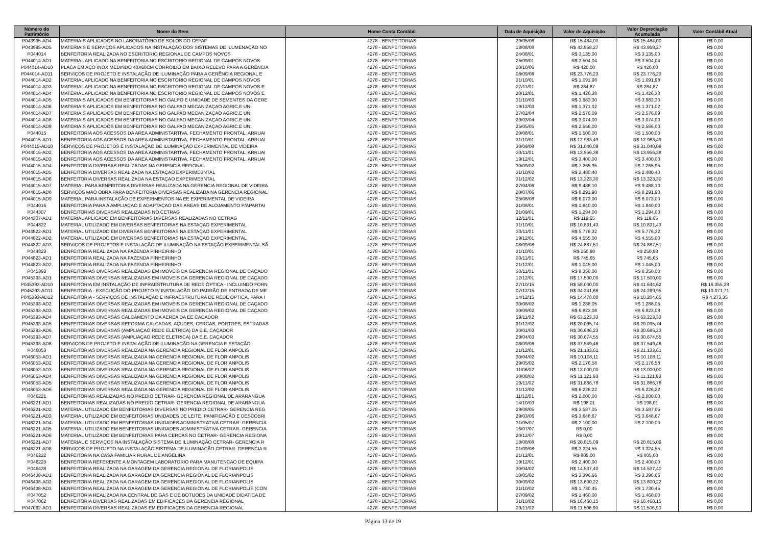| Número do Patrimônio | Nome do Bem | Nome Conta Contábil | Data de Aquisição | Valor de Aquisição | Valor Depreciação Acumulada | Valor Contábil Atual |
| --- | --- | --- | --- | --- | --- | --- |
| P043995-AD4 | MATERIAIS APLICADOS NO LABORATÓRIO DE SOLOS DO CEPAF | 4278 - BENFEITORIAS | 29/05/06 | R$ 15.484,00 | R$ 15.484,00 | R$ 0,00 |
| P043995-AD5 | MATERIAIS E SERVIÇOS APLICADOS NA INSTALAÇÃO DOS SISTEMAS DE ILUMENAÇÃO NO | 4278 - BENFEITORIAS | 18/08/08 | R$ 43.958,27 | R$ 43.958,27 | R$ 0,00 |
| P044014 | BENFEITORIA REALIZADA NO ESCRITORIO REGIONAL DE CAMPOS NOVOS | 4278 - BENFEITORIAS | 24/08/01 | R$ 3.135,00 | R$ 3.135,00 | R$ 0,00 |
| P044014-AD1 | MATERIAL APLICADO NA BENFEITORIA NO ESCRITORIO REGIONAL DE CAMPOS NOVOS | 4278 - BENFEITORIAS | 25/09/01 | R$ 3.504,04 | R$ 3.504,04 | R$ 0,00 |
| P044014-AD10 | PLACA EM AÇO INOX MEDINDO 40X60CM CORROIDO EM BAIXO RELEVO PARA A GERÊNCIA | 4278 - BENFEITORIAS | 20/10/06 | R$ 420,00 | R$ 420,00 | R$ 0,00 |
| P044014-AD11 | SERVIÇOS DE PROJETO E INSTALAÇÃO DE ILUMINAÇÃO PARA A GERÊNCIA REGIONAL E | 4278 - BENFEITORIAS | 08/09/08 | R$ 23.776,23 | R$ 23.776,23 | R$ 0,00 |
| P044014-AD2 | MATERIAL APLICADO NA BENFEITORIA NO ESCRITORIO REGIONAL DE CAMPOS NOVOS | 4278 - BENFEITORIAS | 31/10/01 | R$ 1.091,98 | R$ 1.091,98 | R$ 0,00 |
| P044014-AD3 | MATERIAL APLICADO NA BENFEITORIA NO ESCRITORIO REGIONAL DE CAMPOS NOVOS E | 4278 - BENFEITORIAS | 27/11/01 | R$ 284,87 | R$ 284,87 | R$ 0,00 |
| P044014-AD4 | MATERIAL APLICADO NA BENFEITORIA NO ESCRITORIO REGIONAL DE CAMPOS NOVOS E | 4278 - BENFEITORIAS | 20/12/01 | R$ 1.426,38 | R$ 1.426,38 | R$ 0,00 |
| P044014-AD5 | MATERIAIS APLICADOS EM BENFEITORIAS NO GALPO E UNIDADE DE SEMENTES DA GERE | 4278 - BENFEITORIAS | 31/10/03 | R$ 3.983,30 | R$ 3.983,30 | R$ 0,00 |
| P044014-AD6 | MATERIAIS APLICADOS EM BENFEITORIAS NO GALPAO MECANIZAÇAO AGRIC.E UNI | 4278 - BENFEITORIAS | 19/12/03 | R$ 1.371,02 | R$ 1.371,02 | R$ 0,00 |
| P044014-AD7 | MATERIAIS APLICADOS EM BENFEITORIAS NO GALPAO MECANIZAÇAO AGRIC.E UNI | 4278 - BENFEITORIAS | 27/02/04 | R$ 2.576,09 | R$ 2.576,09 | R$ 0,00 |
| P044014-AD8 | MATERIAIS APLICADOS EM BENFEITORIAS NO GALPAO MECANIZAÇAO AGRIC.E UNI | 4278 - BENFEITORIAS | 29/03/04 | R$ 3.074,00 | R$ 3.074,00 | R$ 0,00 |
| P044014-AD9 | MATERIAIS APLICADOS EM BENFEITORIAS NO GALPAO MECANIZAÇAO AGRIC.E UNI | 4278 - BENFEITORIAS | 25/05/05 | R$ 2.566,00 | R$ 2.566,00 | R$ 0,00 |
| P044015 | BENFEITORIA AOS ACESSOS DA AREA ADMINISTARTIVA, FECHAMENTO FRONTAL, ARRUAI | 4278 - BENFEITORIAS | 20/08/01 | R$ 1.500,00 | R$ 1.500,00 | R$ 0,00 |
| P044015-AD1 | BENFEITORIA AOS ACESSOS DA AREA ADMINISTARTIVA, FECHAMENTO FRONTAL, ARRUAI | 4278 - BENFEITORIAS | 31/10/01 | R$ 12.983,49 | R$ 12.983,49 | R$ 0,00 |
| P044015-AD10 | SERVIÇOS DE PROJETOS E INSTALAÇÃO DE ILUMINAÇÃO EXPERIMENTAL DE VIDEIRA | 4278 - BENFEITORIAS | 30/09/08 | R$ 31.040,09 | R$ 31.040,09 | R$ 0,00 |
| P044015-AD2 | BENFEITORIA AOS ACESSOS DA AREA ADMINISTARTIVA, FECHAMENTO FRONTAL, ARRUAI | 4278 - BENFEITORIAS | 30/11/01 | R$ 13.956,38 | R$ 13.956,38 | R$ 0,00 |
| P044015-AD3 | BENFEITORIA AOS ACESSOS DA AREA ADMINISTARTIVA, FECHAMENTO FRONTAL, ARRUAI | 4278 - BENFEITORIAS | 19/12/01 | R$ 3.400,00 | R$ 3.400,00 | R$ 0,00 |
| P044015-AD4 | BENFEITORIA DIVERSAS REALIZADAS NA GERENCIA REFIONAL | 4278 - BENFEITORIAS | 30/09/02 | R$ 7.265,95 | R$ 7.265,95 | R$ 0,00 |
| P044015-AD5 | BENFEITORIA DIVERSAS REALIZADA NA ESTAÇAO EXPERIMEBNTAL | 4278 - BENFEITORIAS | 31/10/02 | R$ 2.480,40 | R$ 2.480,40 | R$ 0,00 |
| P044015-AD6 | BENFEITORIA DIVERSAS REALIZADA NA ESTAÇAO EXPERIMEBNTAL | 4278 - BENFEITORIAS | 31/12/02 | R$ 13.323,30 | R$ 13.323,30 | R$ 0,00 |
| P044015-AD7 | MATERIAL PARA BENFEITORIA DIVERSAS REALIZADA NA GERENCIA REGIONAL DE VIDEIRA | 4278 - BENFEITORIAS | 27/04/06 | R$ 9.488,10 | R$ 9.488,10 | R$ 0,00 |
| P044015-AD8 | SERVIÇOS MAO OBRA PARA BENFEITORIA DIVERSAS REALIZADA NA GERENCIA REGIONAL | 4278 - BENFEITORIAS | 20/07/06 | R$ 8.291,90 | R$ 8.291,90 | R$ 0,00 |
| P044015-AD9 | MATERIAL PARA INSTALAÇÃO DE EXPERIMENTOS NA EE EXPERIMENTAL DE VIDEIRA | 4278 - BENFEITORIAS | 25/08/08 | R$ 6.073,00 | R$ 6.073,00 | R$ 0,00 |
| P044016 | BENFEITORIA PARA A AMPLIAÇAO E ADAPTAÇAO DAS AREAS DE ALOJAMENTO P/APARTAI | 4278 - BENFEITORIAS | 31/08/01 | R$ 1.840,00 | R$ 1.840,00 | R$ 0,00 |
| P044307 | BENFEITORIAS DIVERSAS REALIZADAS NO CETRAG | 4278 - BENFEITORIAS | 21/09/01 | R$ 1.294,00 | R$ 1.294,00 | R$ 0,00 |
| P044307-AD1 | MATERIAL APLICADO EM BENFEITORIAS DIVERSAS REALIZADAS NO CETRAG | 4278 - BENFEITORIAS | 12/11/01 | R$ 119,65 | R$ 119,65 | R$ 0,00 |
| P044822 | MATERIAL UTILIZADO EM DIVERSAS BENFEITORIAS NA ESTAÇAO EXPERIMENTAL | 4278 - BENFEITORIAS | 31/10/01 | R$ 10.831,43 | R$ 10.831,43 | R$ 0,00 |
| P044822-AD1 | MATERIAL UTILIZADO EM DIVERSAS BENFEITORIAS NA ESTAÇAO EXPERIMENTAL | 4278 - BENFEITORIAS | 30/11/01 | R$ 5.776,32 | R$ 5.776,32 | R$ 0,00 |
| P044822-AD2 | MATERIAL UTILIZADO EM DIVERSAS BENFEITORIAS NA ESTAÇAO EXPERIMENTAL | 4278 - BENFEITORIAS | 19/12/01 | R$ 4.555,00 | R$ 4.555,00 | R$ 0,00 |
| P044822-AD3 | SERVIÇOS DE PROJETOS E INSTALAÇÃO DE ILUMINAÇÃO NA ESTAÇÃO EXPERIMENTAL SÃ | 4278 - BENFEITORIAS | 08/09/08 | R$ 24.887,51 | R$ 24.887,51 | R$ 0,00 |
| P044823 | BENFEITORIA REALIZADA NA FAZENDA PINHEIRINHO | 4278 - BENFEITORIAS | 31/10/01 | R$ 250,98 | R$ 250,98 | R$ 0,00 |
| P044823-AD1 | BENFEITORIA REALIZADA NA FAZENDA PINHEIRINHO | 4278 - BENFEITORIAS | 30/11/01 | R$ 745,65 | R$ 745,65 | R$ 0,00 |
| P044823-AD2 | BENFEITORIA REALIZADA NA FAZENDA PINHEIRINHO | 4278 - BENFEITORIAS | 21/12/01 | R$ 1.045,00 | R$ 1.045,00 | R$ 0,00 |
| P045393 | BENFEITORIAS DIVERSAS REALIZADAS EM IMOVEIS DA GERENCIA REGIONAL DE CAÇADO | 4278 - BENFEITORIAS | 30/11/01 | R$ 8.350,00 | R$ 8.350,00 | R$ 0,00 |
| P045393-AD1 | BENFEITORIAS DIVERSAS REALIZADAS EM IMOVEIS DA GERENCIA REGIONAL DE CAÇADO | 4278 - BENFEITORIAS | 12/12/01 | R$ 17.500,00 | R$ 17.500,00 | R$ 0,00 |
| P045393-AD10 | BENFEITORIA EM INSTALAÇÃO DE INFRAESTRUTURA DE REDE ÓPTICA - INCLUINDO FORN | 4278 - BENFEITORIAS | 27/10/15 | R$ 58.000,00 | R$ 41.644,62 | R$ 16.355,38 |
| P045393-AD11 | BENFEITORIA - EXECUÇÃO DO PROJETO P/ INSTALAÇÃO DO PADRÃO DE ENTRADA DE ME | 4278 - BENFEITORIAS | 07/12/15 | R$ 34.341,66 | R$ 24.269,95 | R$ 10.071,71 |
| P045393-AD12 | BENFEITORIA - SERVIÇOS DE INSTALAÇÃO E INFRAESTRUTURA DE REDE ÓPTICA, PARA I | 4278 - BENFEITORIAS | 14/12/15 | R$ 14.478,00 | R$ 10.204,65 | R$ 4.273,35 |
| P045393-AD2 | BENFEITORIAS DIVERSAS REALIZADAS EM IMOVEIS DA GERENCIA REGIONAL DE CAÇADO | 4278 - BENFEITORIAS | 30/08/02 | R$ 1.288,05 | R$ 1.288,05 | R$ 0,00 |
| P045393-AD3 | BENFEITORIAS DIVERSAS REALIZADAS EM IMOVEIS DA GERENCIA REGIONAL DE CAÇADO | 4278 - BENFEITORIAS | 30/09/02 | R$ 6.823,08 | R$ 6.823,08 | R$ 0,00 |
| P045393-AD4 | BENFEITORIAS DIVERSAS CALCAMENTO DA AEREA DA EE CACADOR | 4278 - BENFEITORIAS | 29/11/02 | R$ 63.223,33 | R$ 63.223,33 | R$ 0,00 |
| P045393-AD5 | BENFEITORIAS DIVERSAS REFORMA CALÇADAS, AÇUDES, CERCAS, PORTOES, ESTRADAS | 4278 - BENFEITORIAS | 31/12/02 | R$ 20.095,74 | R$ 20.095,74 | R$ 0,00 |
| P045393-AD6 | BENFEITORIAS DIVERSAS (AMPLIAÇAO REDE ELETRICA) DA E.E. CAÇADOR | 4278 - BENFEITORIAS | 30/01/03 | R$ 30.686,23 | R$ 30.686,23 | R$ 0,00 |
| P045393-AD7 | BENFEITORIAS DIVERSAS (AMPLIAÇAO REDE ELETRICA) DA E.E. CAÇADOR | 4278 - BENFEITORIAS | 29/04/03 | R$ 30.674,55 | R$ 30.674,55 | R$ 0,00 |
| P045393-AD8 | SERVIÇOS DE PROJETO E INSTALAÇÃO DE ILUMINAÇÃO NA GERENCIA E ESTAÇÃO | 4278 - BENFEITORIAS | 08/09/08 | R$ 37.549,46 | R$ 37.549,46 | R$ 0,00 |
| P046053 | BENFEITORIAS DIVERSAS REALIZADA NA GERENCIA REGIONAL DE FLORIANPOLIS | 4278 - BENFEITORIAS | 21/12/01 | R$ 21.133,61 | R$ 21.133,61 | R$ 0,00 |
| P046053-AD1 | BENFEITORIAS DIVERSAS REALIZADA NA GERENCIA REGIONAL DE FLORIANPOLIS | 4278 - BENFEITORIAS | 30/04/02 | R$ 10.108,11 | R$ 10.108,11 | R$ 0,00 |
| P046053-AD2 | BENFEITORIAS DIVERSAS REALIZADA NA GERENCIA REGIONAL DE FLORIANPOLIS | 4278 - BENFEITORIAS | 29/05/02 | R$ 2.176,58 | R$ 2.176,58 | R$ 0,00 |
| P046053-AD3 | BENFEITORIAS DIVERSAS REALIZADA NA GERENCIA REGIONAL DE FLORIANPOLIS | 4278 - BENFEITORIAS | 11/06/02 | R$ 13.000,00 | R$ 13.000,00 | R$ 0,00 |
| P046053-AD4 | BENFEITORIAS DIVERSAS REALIZADA NA GERENCIA REGIONAL DE FLORIANPOLIS | 4278 - BENFEITORIAS | 30/08/02 | R$ 11.121,93 | R$ 11.121,93 | R$ 0,00 |
| P046053-AD5 | BENFEITORIAS DIVERSAS REALIZADA NA GERENCIA REGIONAL DE FLORIANPOLIS | 4278 - BENFEITORIAS | 29/11/02 | R$ 31.886,78 | R$ 31.886,78 | R$ 0,00 |
| P046053-AD6 | BENFEITORIAS DIVERSAS REALIZADA NA GERENCIA REGIONAL DE FLORIANPOLIS | 4278 - BENFEITORIAS | 31/12/02 | R$ 6.226,22 | R$ 6.226,22 | R$ 0,00 |
| P046221 | BENFEITORIAS REALIZADAS NO PREDIO CETRAR- GERENCIA REGIONAL DE ARARANGUA | 4278 - BENFEITORIAS | 11/12/01 | R$ 2.000,00 | R$ 2.000,00 | R$ 0,00 |
| P046221-AD1 | BENFEITORIAS REALIZADAS NO PREDIO CETRAR- GERENCIA REGIONAL DE ARARANGUA | 4278 - BENFEITORIAS | 14/10/03 | R$ 198,01 | R$ 198,01 | R$ 0,00 |
| P046221-AD2 | MATERIAL UTILIZADO EM BENFEITORIAS DIVERSAS NO PREDIO CETRAR- GERENCIA REG | 4278 - BENFEITORIAS | 29/08/05 | R$ 3.587,05 | R$ 3.587,05 | R$ 0,00 |
| P046221-AD3 | MATERIAL UTILIZADO EM BENFEITORIAS UNIDADES DE LEITE, PANIFICAÇÃO E DESCOBRI | 4278 - BENFEITORIAS | 29/03/06 | R$ 3.648,67 | R$ 3.648,67 | R$ 0,00 |
| P046221-AD4 | MATERIAL UTILIZADO EM BENFEITORIAS UNIDADES ADMINISTRATIVA CETRAR- GERENCIA | 4278 - BENFEITORIAS | 31/05/07 | R$ 2.100,00 | R$ 2.100,00 | R$ 0,00 |
| P046221-AD5 | MATERIAL UTILIZADO EM BENFEITORIAS UNIDADES ADMINISTRATIVA CETRAR- GERENCIA | 4278 - BENFEITORIAS | 16/07/07 | R$ 0,00 | | R$ 0,00 |
| P046221-AD6 | MATERIAL UTILIZADO EM BENFEITORIAS PARA CERCAS NO CETRAR- GERENCIA REGIONA | 4278 - BENFEITORIAS | 20/12/07 | R$ 0,00 | | R$ 0,00 |
| P046221-AD7 | MATERIAL E SERVIÇOS NA INSTALAÇÃO SISTEMA DE ILUMINAÇÃO CETRAR- GERENCIA R | 4278 - BENFEITORIAS | 18/08/08 | R$ 20.815,09 | R$ 20.815,09 | R$ 0,00 |
| P046221-AD8 | SERVIÇOS DE PROJETO NA INSTALAÇÃO SISTEMA DE ILUMINAÇÃO CETRAR- GERENCIA R | 4278 - BENFEITORIAS | 01/09/08 | R$ 3.324,55 | R$ 3.324,55 | R$ 0,00 |
| P046222 | BENFEITORIA NA CASA FAMILIAR RURAL DE ANGELINA | 4278 - BENFEITORIAS | 21/12/01 | R$ 805,00 | R$ 805,00 | R$ 0,00 |
| P046223 | BENFEITORIA REFERENTE A MONTAGEM LABORATORIO PARA MANUTENCAO DE EQUIPA | 4278 - BENFEITORIAS | 19/12/01 | R$ 2.400,00 | R$ 2.400,00 | R$ 0,00 |
| P046438 | BENFEITORIA REALIZADA NA GARAGEM DA GERENCIA REGIONAL DE FLORIANPOLIS | 4278 - BENFEITORIAS | 30/04/02 | R$ 14.537,40 | R$ 14.537,40 | R$ 0,00 |
| P046438-AD1 | BENFEITORIA REALIZADA NA GARAGEM DA GERENCIA REGIONAL DE FLORIANPOLIS | 4278 - BENFEITORIAS | 10/05/02 | R$ 3.396,66 | R$ 3.396,66 | R$ 0,00 |
| P046438-AD2 | BENFEITORIA REALIZADA NA GARAGEM DA GERENCIA REGIONAL DE FLORIANPOLIS | 4278 - BENFEITORIAS | 30/09/02 | R$ 13.600,22 | R$ 13.600,22 | R$ 0,00 |
| P046438-AD3 | BENFEITORIA REALIZADA NA GARAGEM DA GERENCIA REGIONAL DE FLORIANPOLIS (CON | 4278 - BENFEITORIAS | 31/10/02 | R$ 1.730,45 | R$ 1.730,45 | R$ 0,00 |
| P047052 | BENFEITORIA REALIZADA NA CENTRAL DE GAS E DE BOTIJOES DA UNIDADE DIDATICA DE | 4278 - BENFEITORIAS | 27/09/02 | R$ 1.460,00 | R$ 1.460,00 | R$ 0,00 |
| P047062 | BENFEITORIA DIVERSAS REALIZADAS EM EDIFICAÇES DA GERENCIA REGIONAL | 4278 - BENFEITORIAS | 31/10/02 | R$ 16.460,15 | R$ 16.460,15 | R$ 0,00 |
| P047062-AD1 | BENFEITORIA DIVERSAS REALIZADAS EM EDIFICAÇES DA GERENCIA REGIONAL | 4278 - BENFEITORIAS | 29/11/02 | R$ 11.506,90 | R$ 11.506,90 | R$ 0,00 |
Página 13 de 19